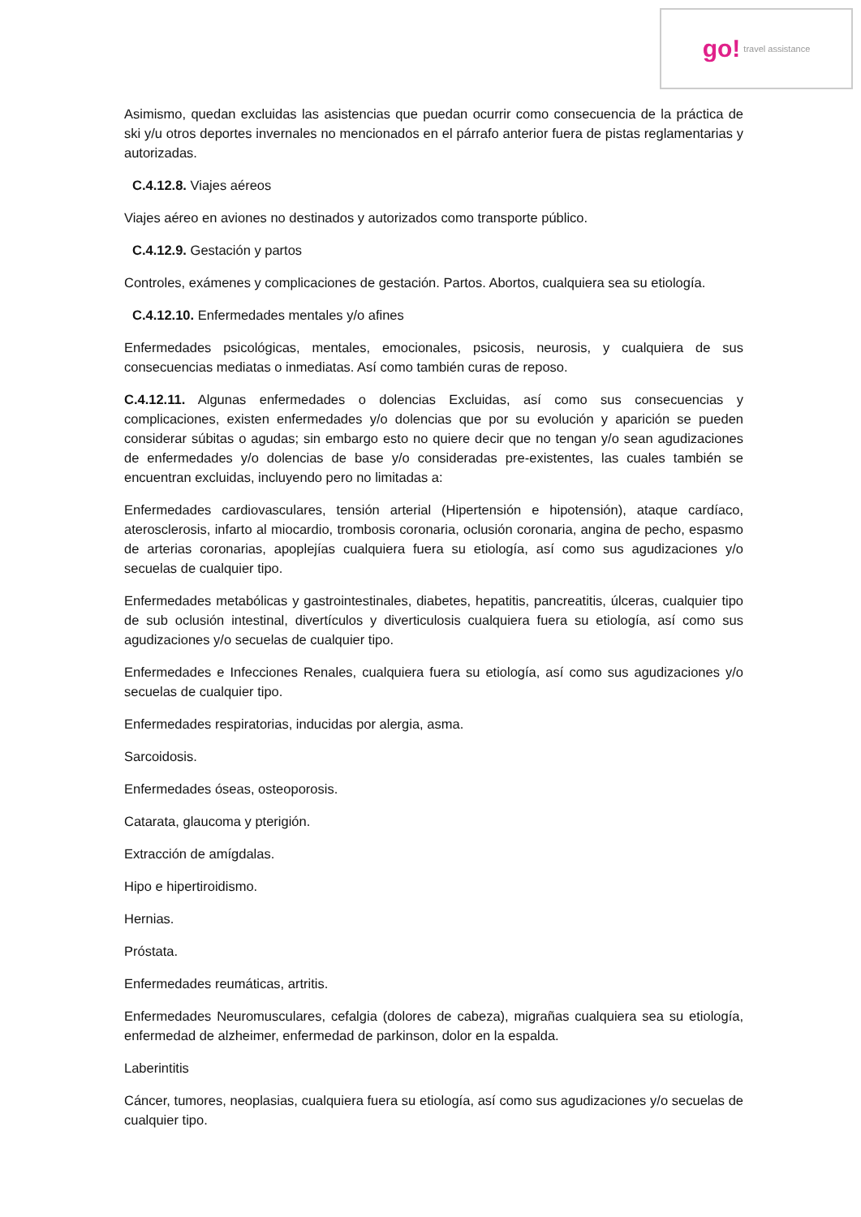go! travel assistance
Asimismo, quedan excluidas las asistencias que puedan ocurrir como consecuencia de la práctica de ski y/u otros deportes invernales no mencionados en el párrafo anterior fuera de pistas reglamentarias y autorizadas.
C.4.12.8. Viajes aéreos
Viajes aéreo en aviones no destinados y autorizados como transporte público.
C.4.12.9. Gestación y partos
Controles, exámenes y complicaciones de gestación. Partos. Abortos, cualquiera sea su etiología.
C.4.12.10. Enfermedades mentales y/o afines
Enfermedades psicológicas, mentales, emocionales, psicosis, neurosis, y cualquiera de sus consecuencias mediatas o inmediatas. Así como también curas de reposo.
C.4.12.11. Algunas enfermedades o dolencias Excluidas, así como sus consecuencias y complicaciones, existen enfermedades y/o dolencias que por su evolución y aparición se pueden considerar súbitas o agudas; sin embargo esto no quiere decir que no tengan y/o sean agudizaciones de enfermedades y/o dolencias de base y/o consideradas pre-existentes, las cuales también se encuentran excluidas, incluyendo pero no limitadas a:
Enfermedades cardiovasculares, tensión arterial (Hipertensión e hipotensión), ataque cardíaco, aterosclerosis, infarto al miocardio, trombosis coronaria, oclusión coronaria, angina de pecho, espasmo de arterias coronarias, apoplejías cualquiera fuera su etiología, así como sus agudizaciones y/o secuelas de cualquier tipo.
Enfermedades metabólicas y gastrointestinales, diabetes, hepatitis, pancreatitis, úlceras, cualquier tipo de sub oclusión intestinal, divertículos y diverticulosis cualquiera fuera su etiología, así como sus agudizaciones y/o secuelas de cualquier tipo.
Enfermedades e Infecciones Renales, cualquiera fuera su etiología, así como sus agudizaciones y/o secuelas de cualquier tipo.
Enfermedades respiratorias, inducidas por alergia, asma.
Sarcoidosis.
Enfermedades óseas, osteoporosis.
Catarata, glaucoma y pterigión.
Extracción de amígdalas.
Hipo e hipertiroidismo.
Hernias.
Próstata.
Enfermedades reumáticas, artritis.
Enfermedades Neuromusculares, cefalgia (dolores de cabeza), migrañas cualquiera sea su etiología, enfermedad de alzheimer, enfermedad de parkinson, dolor en la espalda.
Laberintitis
Cáncer, tumores, neoplasias, cualquiera fuera su etiología, así como sus agudizaciones y/o secuelas de cualquier tipo.